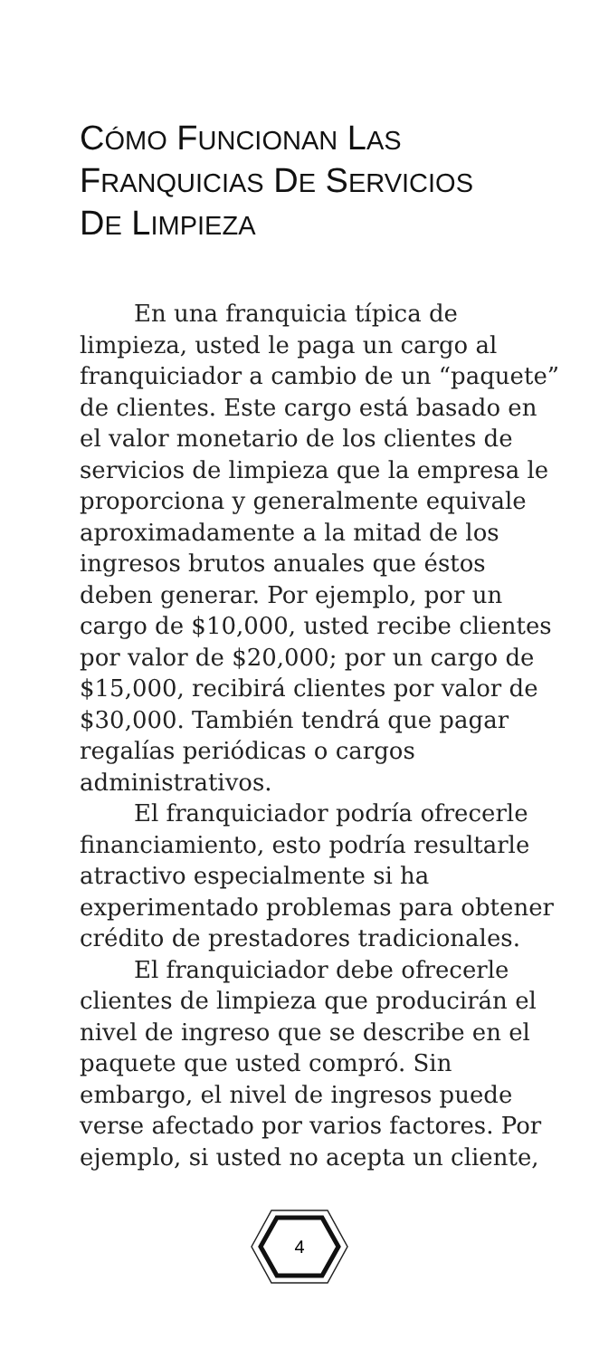CÓMO FUNCIONAN LAS
FRANQUICIAS DE SERVICIOS
DE LIMPIEZA
En una franquicia típica de limpieza, usted le paga un cargo al franquiciador a cambio de un “paquete” de clientes. Este cargo está basado en el valor monetario de los clientes de servicios de limpieza que la empresa le proporciona y generalmente equivale aproximadamente a la mitad de los ingresos brutos anuales que éstos deben generar. Por ejemplo, por un cargo de $10,000, usted recibe clientes por valor de $20,000; por un cargo de $15,000, recibirá clientes por valor de $30,000. También tendrá que pagar regalías periódicas o cargos administrativos.
El franquiciador podría ofrecerle financiamiento, esto podría resultarle atractivo especialmente si ha experimentado problemas para obtener crédito de prestadores tradicionales.
El franquiciador debe ofrecerle clientes de limpieza que producirán el nivel de ingreso que se describe en el paquete que usted compró. Sin embargo, el nivel de ingresos puede verse afectado por varios factores. Por ejemplo, si usted no acepta un cliente,
4